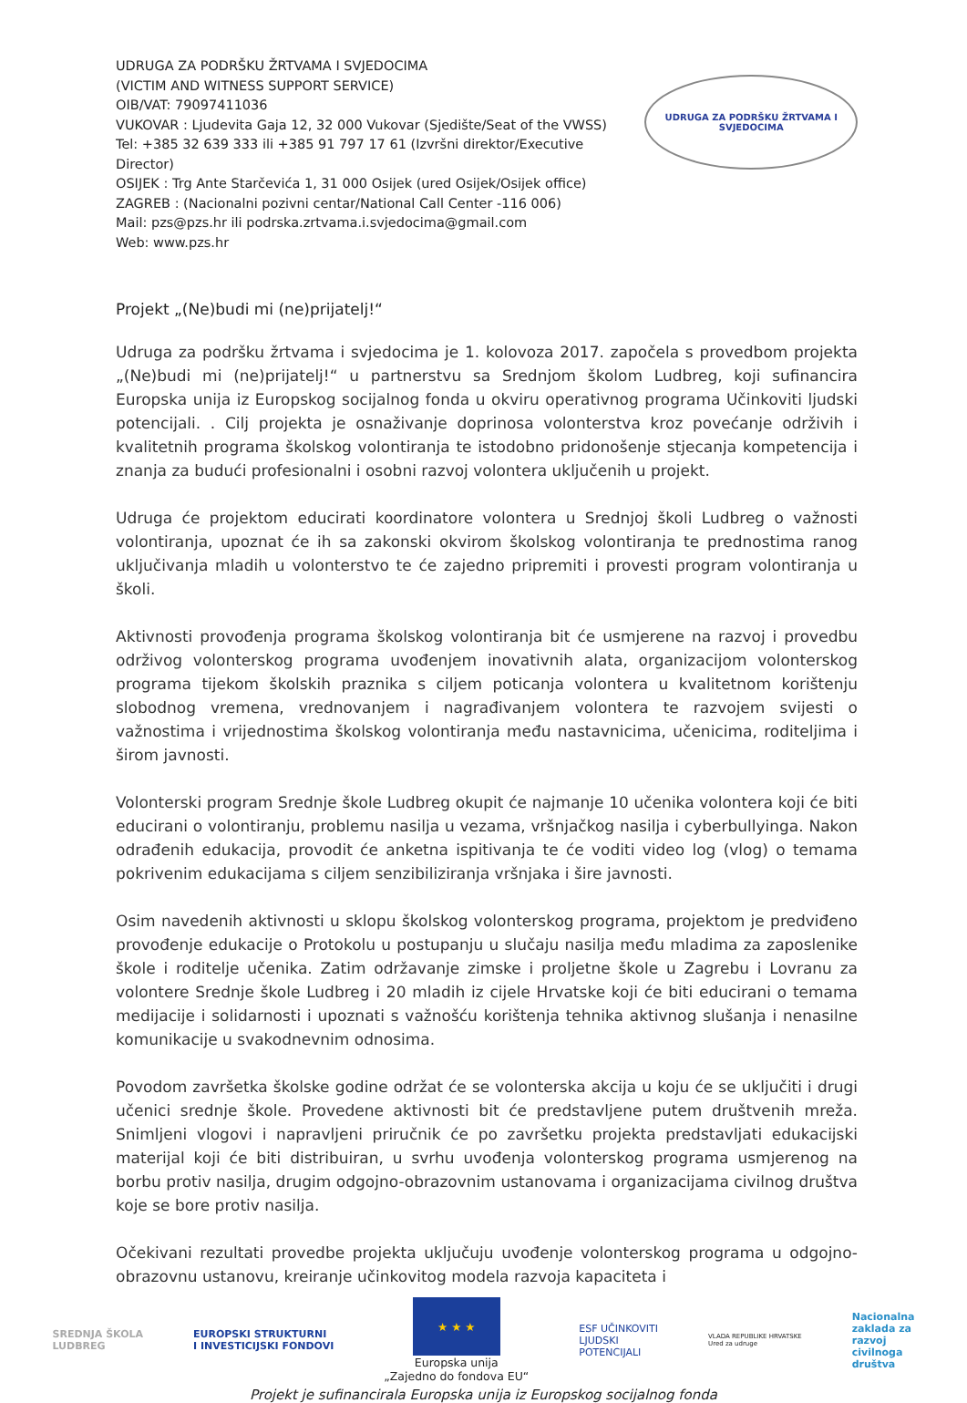UDRUGA ZA PODRŠKU ŽRTVAMA I SVJEDOCIMA
(VICTIM AND WITNESS SUPPORT SERVICE)
OIB/VAT: 79097411036
VUKOVAR : Ljudevita Gaja 12, 32 000 Vukovar (Sjedište/Seat of the VWSS)
Tel: +385 32 639 333 ili +385 91 797 17 61 (Izvršni direktor/Executive Director)
OSIJEK : Trg Ante Starčevića 1, 31 000 Osijek (ured Osijek/Osijek office)
ZAGREB : (Nacionalni pozivni centar/National Call Center -116 006)
Mail: pzs@pzs.hr ili podrska.zrtvama.i.svjedocima@gmail.com
Web: www.pzs.hr
UDRUGA ZA PODRŠKU ŽRTVAMA I SVJEDOCIMA
Projekt „(Ne)budi mi (ne)prijatelj!“
Udruga za podršku žrtvama i svjedocima je 1. kolovoza 2017. započela s provedbom projekta „(Ne)budi mi (ne)prijatelj!“ u partnerstvu sa Srednjom školom Ludbreg, koji sufinancira Europska unija iz Europskog socijalnog fonda u okviru operativnog programa Učinkoviti ljudski potencijali. . Cilj projekta je osnaživanje doprinosa volonterstva kroz povećanje održivih i kvalitetnih programa školskog volontiranja te istodobno pridonošenje stjecanja kompetencija i znanja za budući profesionalni i osobni razvoj volontera uključenih u projekt.
Udruga će projektom educirati koordinatore volontera u Srednjoj školi Ludbreg o važnosti volontiranja, upoznat će ih sa zakonski okvirom školskog volontiranja te prednostima ranog uključivanja mladih u volonterstvo te će zajedno pripremiti i provesti program volontiranja u školi.
Aktivnosti provođenja programa školskog volontiranja bit će usmjerene na razvoj i provedbu održivog volonterskog programa uvođenjem inovativnih alata, organizacijom volonterskog programa tijekom školskih praznika s ciljem poticanja volontera u kvalitetnom korištenju slobodnog vremena, vrednovanjem i nagrađivanjem volontera te razvojem svijesti o važnostima i vrijednostima školskog volontiranja među nastavnicima, učenicima, roditeljima i širom javnosti.
Volonterski program Srednje škole Ludbreg okupit će najmanje 10 učenika volontera koji će biti educirani o volontiranju, problemu nasilja u vezama, vršnjačkog nasilja i cyberbullyinga. Nakon odrađenih edukacija, provodit će anketna ispitivanja te će voditi video log (vlog) o temama pokrivenim edukacijama s ciljem senzibiliziranja vršnjaka i šire javnosti.
Osim navedenih aktivnosti u sklopu školskog volonterskog programa, projektom je predviđeno provođenje edukacije o Protokolu u postupanju u slučaju nasilja među mladima za zaposlenike škole i roditelje učenika. Zatim održavanje zimske i proljetne škole u Zagrebu i Lovranu za volontere Srednje škole Ludbreg i 20 mladih iz cijele Hrvatske koji će biti educirani o temama medijacije i solidarnosti i upoznati s važnošću korištenja tehnika aktivnog slušanja i nenasilne komunikacije u svakodnevnim odnosima.
Povodom završetka školske godine održat će se volonterska akcija u koju će se uključiti i drugi učenici srednje škole. Provedene aktivnosti bit će predstavljene putem društvenih mreža. Snimljeni vlogovi i napravljeni priručnik će po završetku projekta predstavljati edukacijski materijal koji će biti distribuiran, u svrhu uvođenja volonterskog programa usmjerenog na borbu protiv nasilja, drugim odgojno-obrazovnim ustanovama i organizacijama civilnog društva koje se bore protiv nasilja.
Očekivani rezultati provedbe projekta uključuju uvođenje volonterskog programa u odgojno-obrazovnu ustanovu, kreiranje učinkovitog modela razvoja kapaciteta i
SREDNJA ŠKOLA
LUDBREG
EUROPSKI STRUKTURNI
I INVESTICIJSKI FONDOVI
★ ★ ★
Europska unija
„Zajedno do fondova EU“
ESF UČINKOVITI
LJUDSKI
POTENCIJALI
VLADA REPUBLIKE HRVATSKE
Ured za udruge
Nacionalna
zaklada za
razvoj
civilnoga
društva
Projekt je sufinancirala Europska unija iz Europskog socijalnog fonda